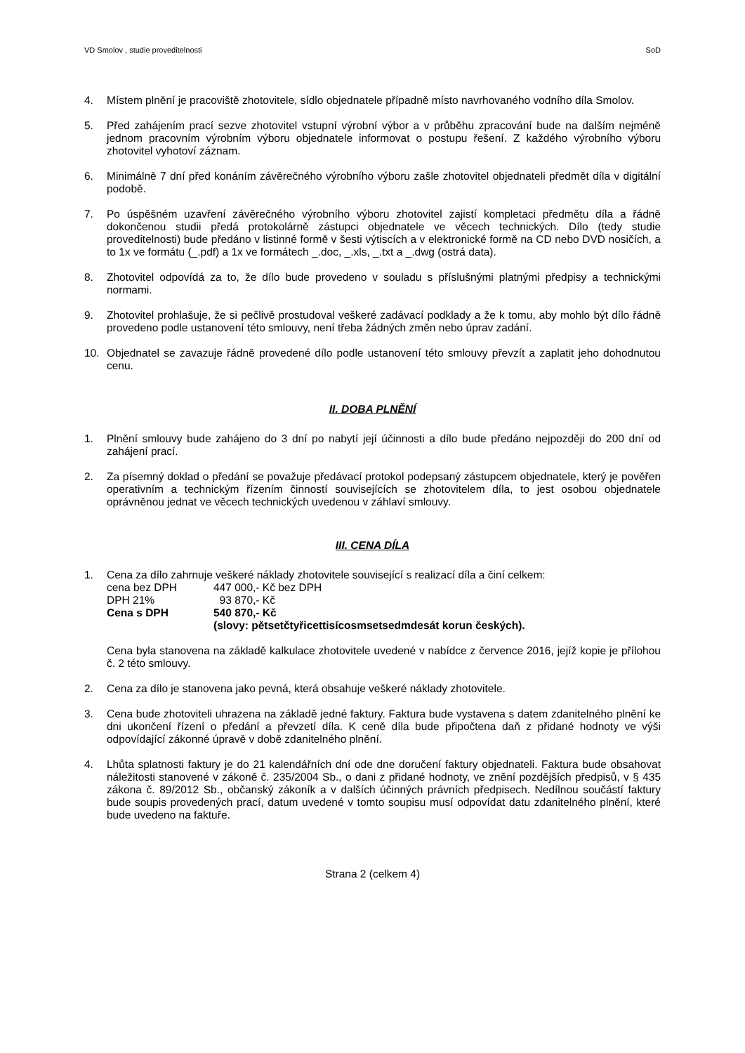VD Smolov , studie proveditelnosti SoD
4. Místem plnění je pracoviště zhotovitele, sídlo objednatele případně místo navrhovaného vodního díla Smolov.
5. Před zahájením prací sezve zhotovitel vstupní výrobní výbor a v průběhu zpracování bude na dalším nejméně jednom pracovním výrobním výboru objednatele informovat o postupu řešení. Z každého výrobního výboru zhotovitel vyhotoví záznam.
6. Minimálně 7 dní před konáním závěrečného výrobního výboru zašle zhotovitel objednateli předmět díla v digitální podobě.
7. Po úspěšném uzavření závěrečného výrobního výboru zhotovitel zajistí kompletaci předmětu díla a řádně dokončenou studii předá protokolárně zástupci objednatele ve věcech technických. Dílo (tedy studie proveditelnosti) bude předáno v listinné formě v šesti výtiscích a v elektronické formě na CD nebo DVD nosičích, a to 1x ve formátu (_.pdf) a 1x ve formátech _.doc, _.xls, _.txt a _.dwg (ostrá data).
8. Zhotovitel odpovídá za to, že dílo bude provedeno v souladu s příslušnými platnými předpisy a technickými normami.
9. Zhotovitel prohlašuje, že si pečlivě prostudoval veškeré zadávací podklady a že k tomu, aby mohlo být dílo řádně provedeno podle ustanovení této smlouvy, není třeba žádných změn nebo úprav zadání.
10. Objednatel se zavazuje řádně provedené dílo podle ustanovení této smlouvy převzít a zaplatit jeho dohodnutou cenu.
II. DOBA PLNĚNÍ
1. Plnění smlouvy bude zahájeno do 3 dní po nabytí její účinnosti a dílo bude předáno nejpozději do 200 dní od zahájení prací.
2. Za písemný doklad o předání se považuje předávací protokol podepsaný zástupcem objednatele, který je pověřen operativním a technickým řízením činností souvisejících se zhotovitelem díla, to jest osobou objednatele oprávněnou jednat ve věcech technických uvedenou v záhlaví smlouvy.
III. CENA DÍLA
1. Cena za dílo zahrnuje veškeré náklady zhotovitele související s realizací díla a činí celkem:
| cena bez DPH | 447 000,- Kč bez DPH |
| DPH 21% | 93 870,- Kč |
| Cena s DPH | 540 870,- Kč |
| | (slovy: pětsetčtyřicettisícosmsetsedmdesát korun českých). |
Cena byla stanovena na základě kalkulace zhotovitele uvedené v nabídce z července 2016, jejíž kopie je přílohou č. 2 této smlouvy.
2. Cena za dílo je stanovena jako pevná, která obsahuje veškeré náklady zhotovitele.
3. Cena bude zhotoviteli uhrazena na základě jedné faktury. Faktura bude vystavena s datem zdanitelného plnění ke dni ukončení řízení o předání a převzetí díla. K ceně díla bude připočtena daň z přidané hodnoty ve výši odpovídající zákonné úpravě v době zdanitelného plnění.
4. Lhůta splatnosti faktury je do 21 kalendářních dní ode dne doručení faktury objednateli. Faktura bude obsahovat náležitosti stanovené v zákoně č. 235/2004 Sb., o dani z přidané hodnoty, ve znění pozdějších předpisů, v § 435 zákona č. 89/2012 Sb., občanský zákoník a v dalších účinných právních předpisech. Nedílnou součástí faktury bude soupis provedených prací, datum uvedené v tomto soupisu musí odpovídat datu zdanitelného plnění, které bude uvedeno na faktuře.
Strana 2 (celkem 4)